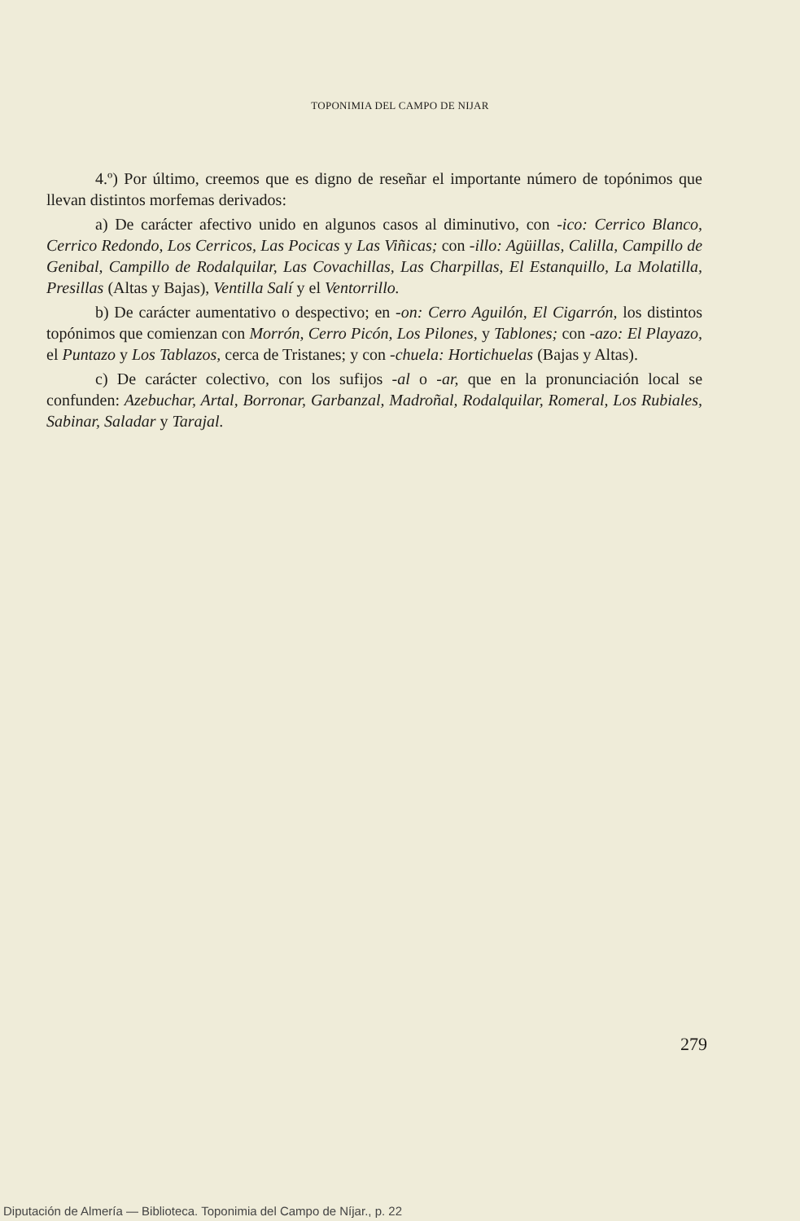TOPONIMIA DEL CAMPO DE NIJAR
4.º) Por último, creemos que es digno de reseñar el importante número de topónimos que llevan distintos morfemas derivados:
a) De carácter afectivo unido en algunos casos al diminutivo, con -ico: Cerrico Blanco, Cerrico Redondo, Los Cerricos, Las Pocicas y Las Viñicas; con -illo: Agüillas, Calilla, Campillo de Genibal, Campillo de Rodalquilar, Las Covachillas, Las Charpillas, El Estanquillo, La Molatilla, Presillas (Altas y Bajas), Ventilla Salí y el Ventorrillo.
b) De carácter aumentativo o despectivo; en -on: Cerro Aguilón, El Cigarrón, los distintos topónimos que comienzan con Morrón, Cerro Picón, Los Pilones, y Tablones; con -azo: El Playazo, el Puntazo y Los Tablazos, cerca de Tristanes; y con -chuela: Hortichuelas (Bajas y Altas).
c) De carácter colectivo, con los sufijos -al o -ar, que en la pronunciación local se confunden: Azebuchar, Artal, Borronar, Garbanzal, Madroñal, Rodalquilar, Romeral, Los Rubiales, Sabinar, Saladar y Tarajal.
279
Diputación de Almería — Biblioteca. Toponimia del Campo de Níjar., p. 22